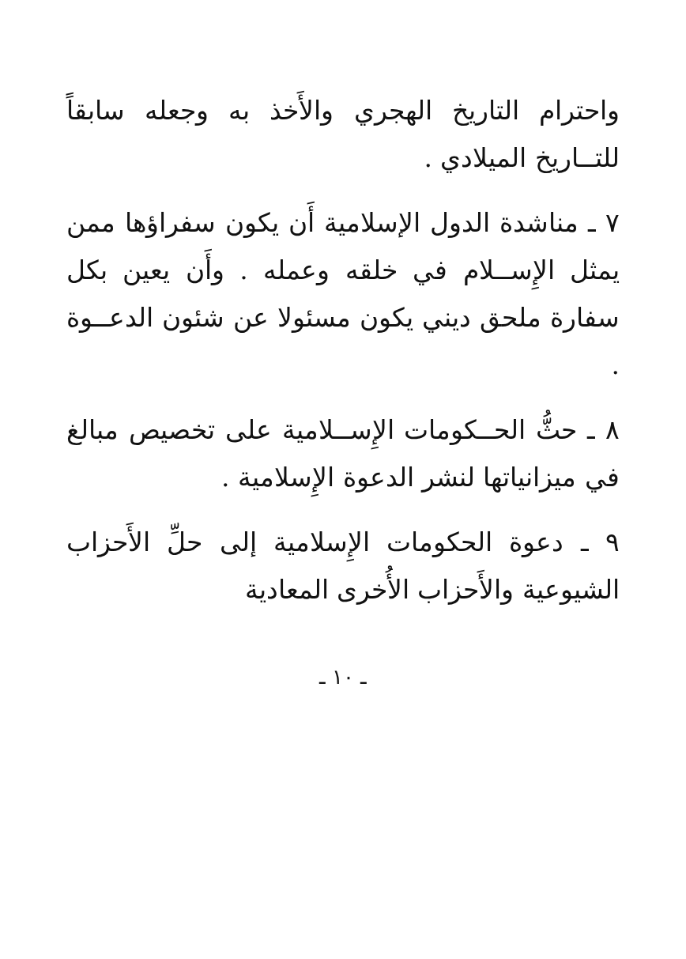واحترام التاريخ الهجري والأَخذ به وجعله سابقاً للتــاريخ الميلادي .
٧ ـ مناشدة الدول الإسلامية أَن يكون سفراؤها ممن يمثل الإِســلام في خلقه وعمله . وأَن يعين بكل سفارة ملحق ديني يكون مسئولا عن شئون الدعــوة .
٨ ـ حثُّ الحــكومات الإِســلامية على تخصيص مبالغ في ميزانياتها لنشر الدعوة الإِسلامية .
٩ ـ دعوة الحكومات الإِسلامية إلى حلِّ الأَحزاب الشيوعية والأَحزاب الأُخرى المعادية
ـ ١٠ ـ